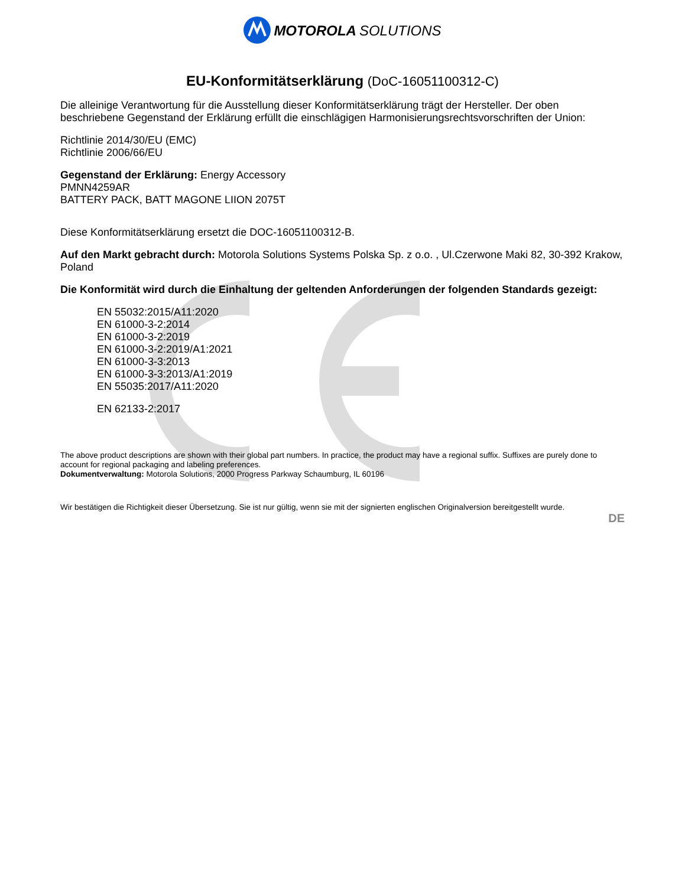MOTOROLA SOLUTIONS
EU-Konformitätserklärung (DoC-16051100312-C)
Die alleinige Verantwortung für die Ausstellung dieser Konformitätserklärung trägt der Hersteller. Der oben beschriebene Gegenstand der Erklärung erfüllt die einschlägigen Harmonisierungsrechtsvorschriften der Union:
Richtlinie 2014/30/EU (EMC)
Richtlinie 2006/66/EU
Gegenstand der Erklärung: Energy Accessory
PMNN4259AR
BATTERY PACK, BATT MAGONE LIION 2075T
Diese Konformitätserklärung ersetzt die DOC-16051100312-B.
Auf den Markt gebracht durch: Motorola Solutions Systems Polska Sp. z o.o. , Ul.Czerwone Maki 82, 30-392 Krakow, Poland
Die Konformität wird durch die Einhaltung der geltenden Anforderungen der folgenden Standards gezeigt:
EN 55032:2015/A11:2020
EN 61000-3-2:2014
EN 61000-3-2:2019
EN 61000-3-2:2019/A1:2021
EN 61000-3-3:2013
EN 61000-3-3:2013/A1:2019
EN 55035:2017/A11:2020
EN 62133-2:2017
The above product descriptions are shown with their global part numbers. In practice, the product may have a regional suffix. Suffixes are purely done to account for regional packaging and labeling preferences.
Dokumentverwaltung: Motorola Solutions, 2000 Progress Parkway Schaumburg, IL 60196
Wir bestätigen die Richtigkeit dieser Übersetzung. Sie ist nur gültig, wenn sie mit der signierten englischen Originalversion bereitgestellt wurde.
DE